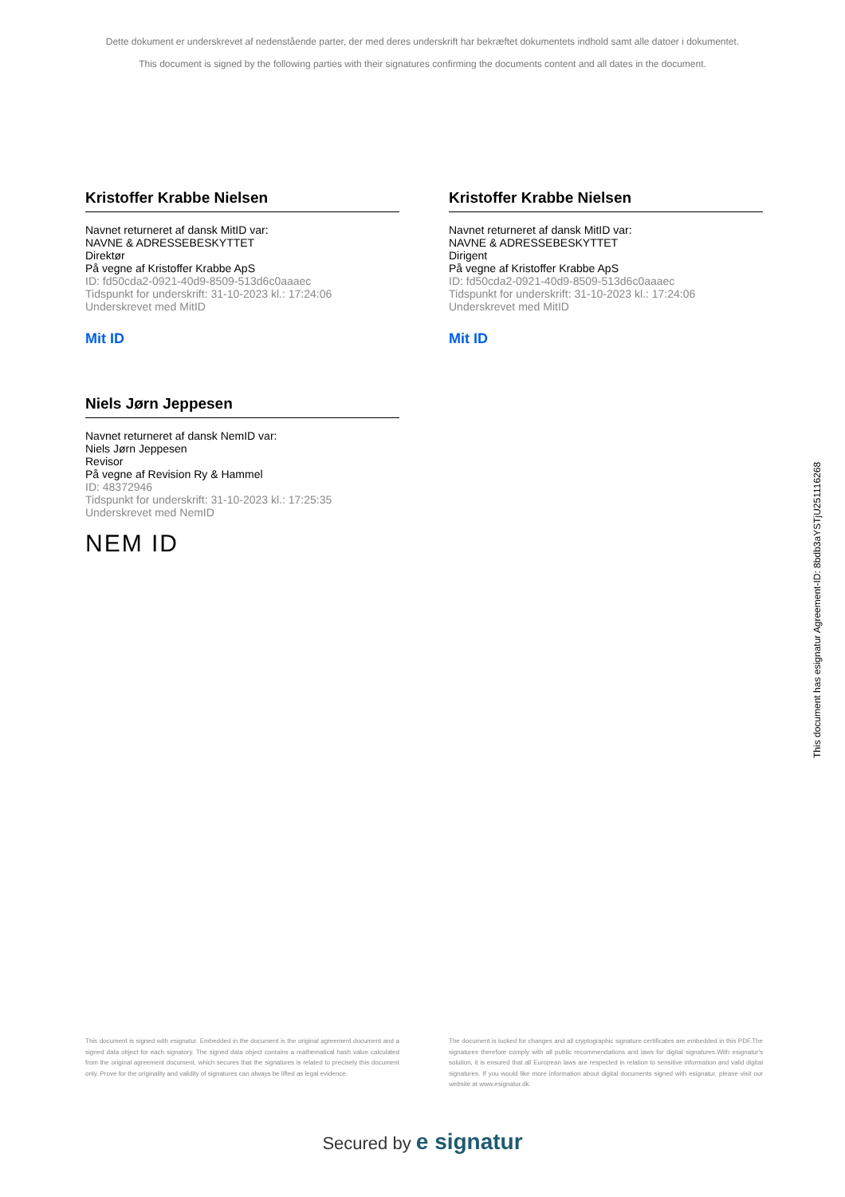Dette dokument er underskrevet af nedenstående parter, der med deres underskrift har bekræftet dokumentets indhold samt alle datoer i dokumentet.
This document is signed by the following parties with their signatures confirming the documents content and all dates in the document.
Kristoffer Krabbe Nielsen
Navnet returneret af dansk MitID var:
NAVNE & ADRESSEBESKYTTET
Direktør
På vegne af Kristoffer Krabbe ApS
ID: fd50cda2-0921-40d9-8509-513d6c0aaaec
Tidspunkt for underskrift: 31-10-2023 kl.: 17:24:06
Underskrevet med MitID
Mit ID
Kristoffer Krabbe Nielsen
Navnet returneret af dansk MitID var:
NAVNE & ADRESSEBESKYTTET
Dirigent
På vegne af Kristoffer Krabbe ApS
ID: fd50cda2-0921-40d9-8509-513d6c0aaaec
Tidspunkt for underskrift: 31-10-2023 kl.: 17:24:06
Underskrevet med MitID
Mit ID
Niels Jørn Jeppesen
Navnet returneret af dansk NemID var:
Niels Jørn Jeppesen
Revisor
På vegne af Revision Ry & Hammel
ID: 48372946
Tidspunkt for underskrift: 31-10-2023 kl.: 17:25:35
Underskrevet med NemID
NEM ID
This document is signed with esignatur. Embedded in the document is the original agreement document and a signed data object for each signatory. The signed data object contains a mathematical hash value calculated from the original agreement document, which secures that the signatures is related to precisely this document only. Prove for the originality and validity of signatures can always be lifted as legal evidence.
The document is locked for changes and all cryptographic signature certificates are embedded in this PDF.The signatures therefore comply with all public recommendations and laws for digital signatures.With esignatur's solution, it is ensured that all European laws are respected in relation to sensitive information and valid digital signatures. If you would like more information about digital documents signed with esignatur, please visit our website at www.esignatur.dk.
Secured by e signatur
This document has esignatur Agreement-ID: 8bdb3aYSTjU251116268